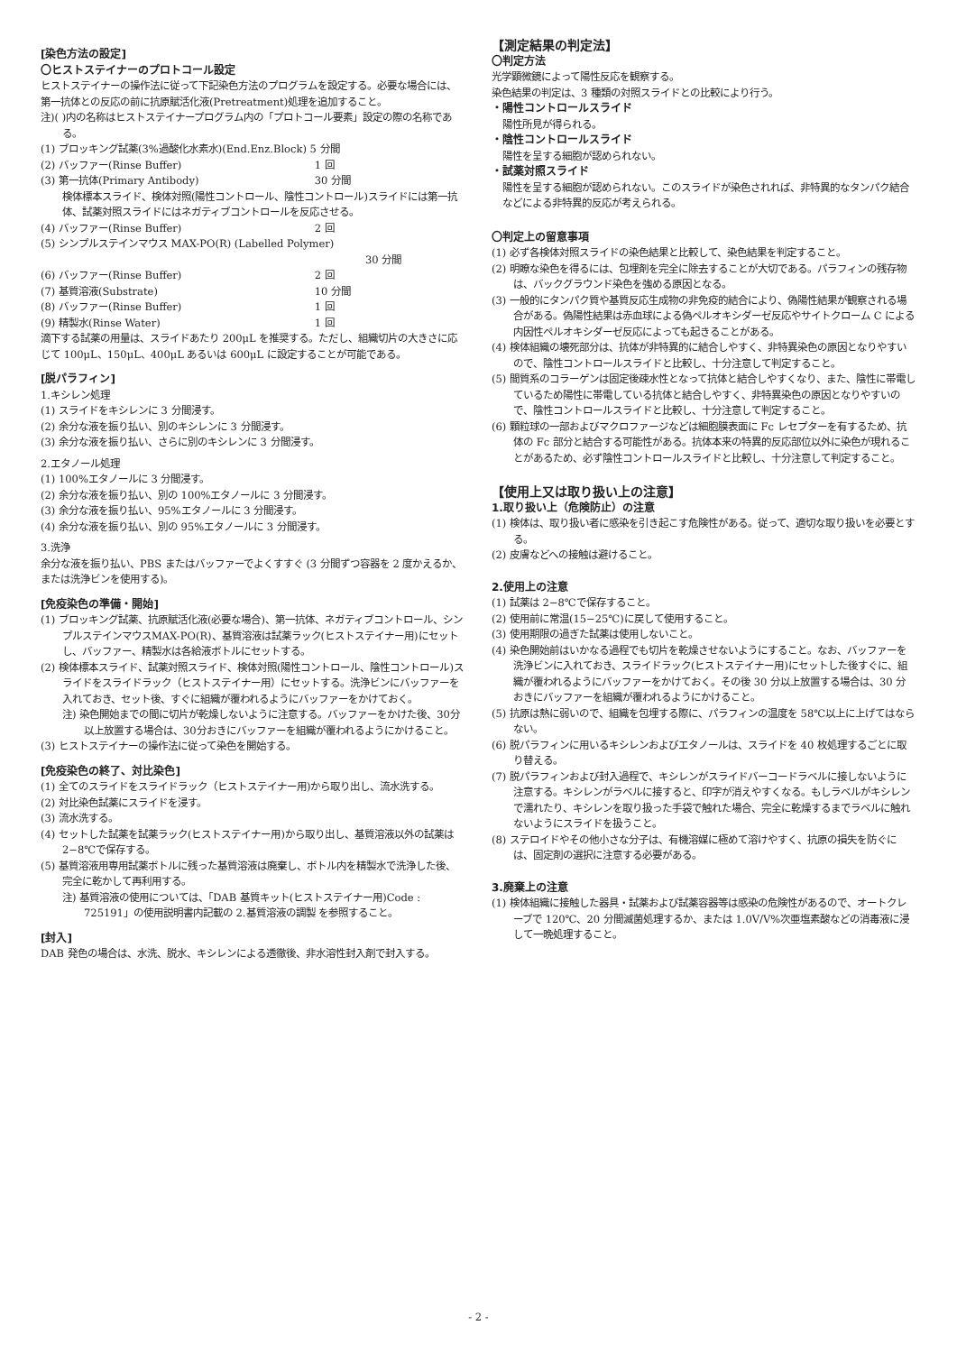[染色方法の設定]
〇ヒストステイナーのプロトコール設定
ヒストステイナーの操作法に従って下記染色方法のプログラムを設定する。必要な場合には、第一抗体との反応の前に抗原賦活化液(Pretreatment)処理を追加すること。
注)( )内の名称はヒストステイナープログラム内の「プロトコール要素」設定の際の名称である。
(1) ブロッキング試薬(3%過酸化水素水)(End.Enz.Block) 5 分間
(2) バッファー(Rinse Buffer) 1 回
(3) 第一抗体(Primary Antibody) 30 分間
検体標本スライド、検体対照(陽性コントロール、陰性コントロール)スライドには第一抗体、試薬対照スライドにはネガティブコントロールを反応させる。
(4) バッファー(Rinse Buffer) 2 回
(5) シンプルステインマウス MAX-PO(R) (Labelled Polymer)
30 分間
(6) バッファー(Rinse Buffer) 2 回
(7) 基質溶液(Substrate) 10 分間
(8) バッファー(Rinse Buffer) 1 回
(9) 精製水(Rinse Water) 1 回
滴下する試薬の用量は、スライドあたり 200μL を推奨する。ただし、組織切片の大きさに応じて 100μL、150μL、400μL あるいは 600μL に設定することが可能である。
[脱パラフィン]
1.キシレン処理
(1) スライドをキシレンに 3 分間浸す。
(2) 余分な液を振り払い、別のキシレンに 3 分間浸す。
(3) 余分な液を振り払い、さらに別のキシレンに 3 分間浸す。
2.エタノール処理
(1) 100%エタノールに 3 分間浸す。
(2) 余分な液を振り払い、別の 100%エタノールに 3 分間浸す。
(3) 余分な液を振り払い、95%エタノールに 3 分間浸す。
(4) 余分な液を振り払い、別の 95%エタノールに 3 分間浸す。
3.洗浄
余分な液を振り払い、PBS またはバッファーでよくすすぐ (3 分間ずつ容器を 2 度かえるか、または洗浄ビンを使用する)。
[免疫染色の準備・開始]
(1) ブロッキング試薬、抗原賦活化液(必要な場合)、第一抗体、ネガティブコントロール、シンプルステインマウスMAX-PO(R)、基質溶液は試薬ラック(ヒストステイナー用)にセットし、バッファー、精製水は各給液ボトルにセットする。
(2) 検体標本スライド、試薬対照スライド、検体対照(陽性コントロール、陰性コントロール)スライドをスライドラック（ヒストステイナー用）にセットする。洗浄ビンにバッファーを入れておき、セット後、すぐに組織が覆われるようにバッファーをかけておく。
注) 染色開始までの間に切片が乾燥しないように注意する。バッファーをかけた後、30分以上放置する場合は、30分おきにバッファーを組織が覆われるようにかけること。
(3) ヒストステイナーの操作法に従って染色を開始する。
[免疫染色の終了、対比染色]
(1) 全てのスライドをスライドラック（ヒストステイナー用)から取り出し、流水洗する。
(2) 対比染色試薬にスライドを浸す。
(3) 流水洗する。
(4) セットした試薬を試薬ラック(ヒストステイナー用)から取り出し、基質溶液以外の試薬は 2−8℃で保存する。
(5) 基質溶液用専用試薬ボトルに残った基質溶液は廃棄し、ボトル内を精製水で洗浄した後、完全に乾かして再利用する。
注) 基質溶液の使用については、「DAB 基質キット(ヒストステイナー用)Code : 725191」の使用説明書内記載の 2.基質溶液の調製 を参照すること。
[封入]
DAB 発色の場合は、水洗、脱水、キシレンによる透徹後、非水溶性封入剤で封入する。
【測定結果の判定法】
〇判定方法
光学顕微鏡によって陽性反応を観察する。
染色結果の判定は、3 種類の対照スライドとの比較により行う。
・陽性コントロールスライド
陽性所見が得られる。
・陰性コントロールスライド
陽性を呈する細胞が認められない。
・試薬対照スライド
陽性を呈する細胞が認められない。このスライドが染色されれば、非特異的なタンパク結合などによる非特異的反応が考えられる。
〇判定上の留意事項
(1) 必ず各検体対照スライドの染色結果と比較して、染色結果を判定すること。
(2) 明瞭な染色を得るには、包埋剤を完全に除去することが大切である。パラフィンの残存物は、バックグラウンド染色を強める原因となる。
(3) 一般的にタンパク質や基質反応生成物の非免疫的結合により、偽陽性結果が観察される場合がある。偽陽性結果は赤血球による偽ペルオキシダーゼ反応やサイトクローム C による内因性ペルオキシダーゼ反応によっても起きることがある。
(4) 検体組織の壊死部分は、抗体が非特異的に結合しやすく、非特異染色の原因となりやすいので、陰性コントロールスライドと比較し、十分注意して判定すること。
(5) 間質系のコラーゲンは固定後疎水性となって抗体と結合しやすくなり、また、陰性に帯電しているため陽性に帯電している抗体と結合しやすく、非特異染色の原因となりやすいので、陰性コントロールスライドと比較し、十分注意して判定すること。
(6) 顆粒球の一部およびマクロファージなどは細胞膜表面に Fc レセプターを有するため、抗体の Fc 部分と結合する可能性がある。抗体本来の特異的反応部位以外に染色が現れることがあるため、必ず陰性コントロールスライドと比較し、十分注意して判定すること。
【使用上又は取り扱い上の注意】
1.取り扱い上（危険防止）の注意
(1) 検体は、取り扱い者に感染を引き起こす危険性がある。従って、適切な取り扱いを必要とする。
(2) 皮膚などへの接触は避けること。
2.使用上の注意
(1) 試薬は 2−8℃で保存すること。
(2) 使用前に常温(15−25℃)に戻して使用すること。
(3) 使用期限の過ぎた試薬は使用しないこと。
(4) 染色開始前はいかなる過程でも切片を乾燥させないようにすること。なお、バッファーを洗浄ビンに入れておき、スライドラック(ヒストステイナー用)にセットした後すぐに、組織が覆われるようにバッファーをかけておく。その後 30 分以上放置する場合は、30 分おきにバッファーを組織が覆われるようにかけること。
(5) 抗原は熱に弱いので、組織を包埋する際に、パラフィンの温度を 58℃以上に上げてはならない。
(6) 脱パラフィンに用いるキシレンおよびエタノールは、スライドを 40 枚処理するごとに取り替える。
(7) 脱パラフィンおよび封入過程で、キシレンがスライドバーコードラベルに接しないように注意する。キシレンがラベルに接すると、印字が消えやすくなる。もしラベルがキシレンで濡れたり、キシレンを取り扱った手袋で触れた場合、完全に乾燥するまでラベルに触れないようにスライドを扱うこと。
(8) ステロイドやその他小さな分子は、有機溶媒に極めて溶けやすく、抗原の損失を防ぐには、固定剤の選択に注意する必要がある。
3.廃棄上の注意
(1) 検体組織に接触した器具・試薬および試薬容器等は感染の危険性があるので、オートクレーブで 120℃、20 分間滅菌処理するか、または 1.0V/V%次亜塩素酸などの消毒液に浸して一晩処理すること。
- 2 -